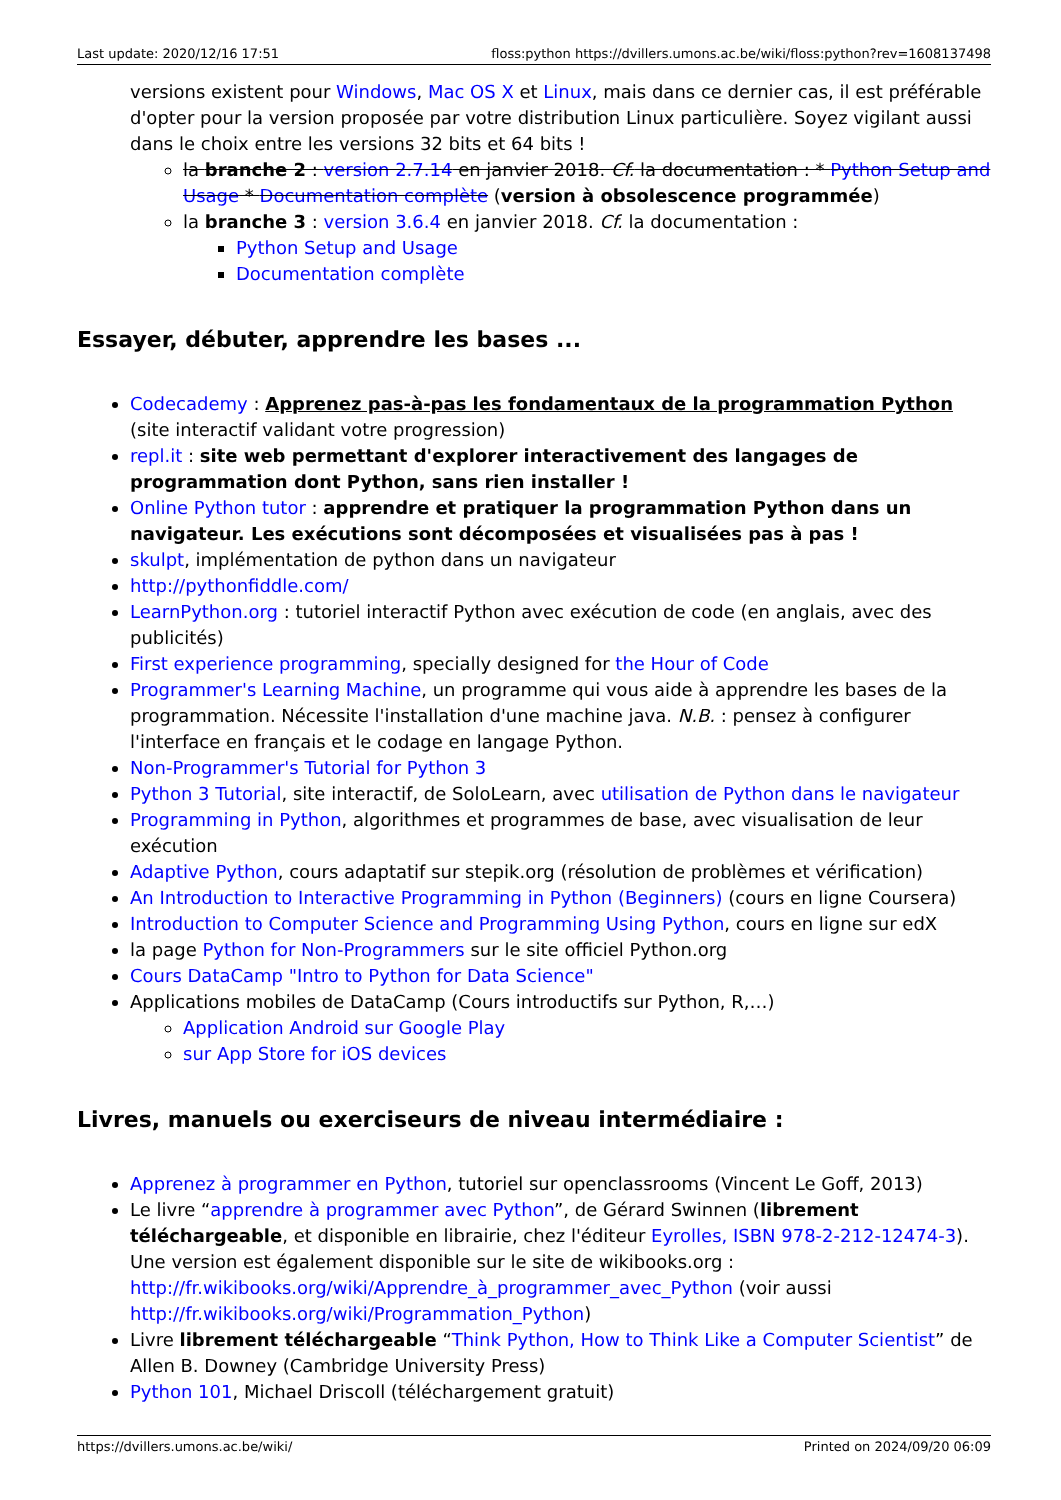Last update: 2020/12/16 17:51 floss:python https://dvillers.umons.ac.be/wiki/floss:python?rev=1608137498
versions existent pour Windows, Mac OS X et Linux, mais dans ce dernier cas, il est préférable d'opter pour la version proposée par votre distribution Linux particulière. Soyez vigilant aussi dans le choix entre les versions 32 bits et 64 bits !
la branche 2 : version 2.7.14 en janvier 2018. Cf. la documentation : * Python Setup and Usage * Documentation complète (version à obsolescence programmée)
la branche 3 : version 3.6.4 en janvier 2018. Cf. la documentation :
Python Setup and Usage
Documentation complète
Essayer, débuter, apprendre les bases ...
Codecademy : Apprenez pas-à-pas les fondamentaux de la programmation Python (site interactif validant votre progression)
repl.it : site web permettant d'explorer interactivement des langages de programmation dont Python, sans rien installer !
Online Python tutor : apprendre et pratiquer la programmation Python dans un navigateur. Les exécutions sont décomposées et visualisées pas à pas !
skulpt, implémentation de python dans un navigateur
http://pythonfiddle.com/
LearnPython.org : tutoriel interactif Python avec exécution de code (en anglais, avec des publicités)
First experience programming, specially designed for the Hour of Code
Programmer's Learning Machine, un programme qui vous aide à apprendre les bases de la programmation. Nécessite l'installation d'une machine java. N.B. : pensez à configurer l'interface en français et le codage en langage Python.
Non-Programmer's Tutorial for Python 3
Python 3 Tutorial, site interactif, de SoloLearn, avec utilisation de Python dans le navigateur
Programming in Python, algorithmes et programmes de base, avec visualisation de leur exécution
Adaptive Python, cours adaptatif sur stepik.org (résolution de problèmes et vérification)
An Introduction to Interactive Programming in Python (Beginners) (cours en ligne Coursera)
Introduction to Computer Science and Programming Using Python, cours en ligne sur edX
la page Python for Non-Programmers sur le site officiel Python.org
Cours DataCamp "Intro to Python for Data Science"
Applications mobiles de DataCamp (Cours introductifs sur Python, R,…)
Application Android sur Google Play
sur App Store for iOS devices
Livres, manuels ou exerciseurs de niveau intermédiaire :
Apprenez à programmer en Python, tutoriel sur openclassrooms (Vincent Le Goff, 2013)
Le livre “apprendre à programmer avec Python”, de Gérard Swinnen (librement téléchargeable, et disponible en librairie, chez l'éditeur Eyrolles, ISBN 978-2-212-12474-3). Une version est également disponible sur le site de wikibooks.org : http://fr.wikibooks.org/wiki/Apprendre_à_programmer_avec_Python (voir aussi http://fr.wikibooks.org/wiki/Programmation_Python)
Livre librement téléchargeable “Think Python, How to Think Like a Computer Scientist” de Allen B. Downey (Cambridge University Press)
Python 101, Michael Driscoll (téléchargement gratuit)
https://dvillers.umons.ac.be/wiki/ Printed on 2024/09/20 06:09